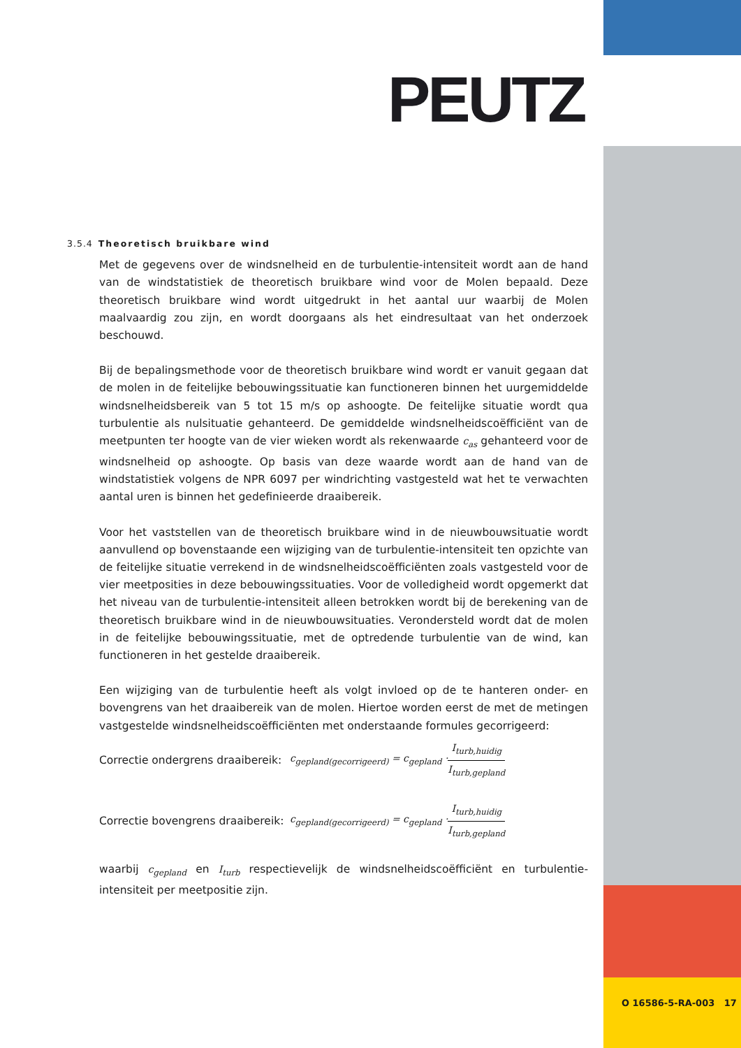PEUTZ
3.5.4 Theoretisch bruikbare wind
Met de gegevens over de windsnelheid en de turbulentie-intensiteit wordt aan de hand van de windstatistiek de theoretisch bruikbare wind voor de Molen bepaald. Deze theoretisch bruikbare wind wordt uitgedrukt in het aantal uur waarbij de Molen maalvaardig zou zijn, en wordt doorgaans als het eindresultaat van het onderzoek beschouwd.
Bij de bepalingsmethode voor de theoretisch bruikbare wind wordt er vanuit gegaan dat de molen in de feitelijke bebouwingssituatie kan functioneren binnen het uurgemiddelde windsnelheidsbereik van 5 tot 15 m/s op ashoogte. De feitelijke situatie wordt qua turbulentie als nulsituatie gehanteerd. De gemiddelde windsnelheidscoëfficiënt van de meetpunten ter hoogte van de vier wieken wordt als rekenwaarde c<sub>as</sub> gehanteerd voor de windsnelheid op ashoogte. Op basis van deze waarde wordt aan de hand van de windstatistiek volgens de NPR 6097 per windrichting vastgesteld wat het te verwachten aantal uren is binnen het gedefinieerde draaibereik.
Voor het vaststellen van de theoretisch bruikbare wind in de nieuwbouwsituatie wordt aanvullend op bovenstaande een wijziging van de turbulentie-intensiteit ten opzichte van de feitelijke situatie verrekend in de windsnelheidscoëfficiënten zoals vastgesteld voor de vier meetposities in deze bebouwingssituaties. Voor de volledigheid wordt opgemerkt dat het niveau van de turbulentie-intensiteit alleen betrokken wordt bij de berekening van de theoretisch bruikbare wind in de nieuwbouwsituaties. Verondersteld wordt dat de molen in de feitelijke bebouwingssituatie, met de optredende turbulentie van de wind, kan functioneren in het gestelde draaibereik.
Een wijziging van de turbulentie heeft als volgt invloed op de te hanteren onder- en bovengrens van het draaibereik van de molen. Hiertoe worden eerst de met de metingen vastgestelde windsnelheidscoëfficiënten met onderstaande formules gecorrigeerd:
Correctie ondergrens draaibereik: c<sub>gepland(gecorrigeerd)</sub> = c<sub>gepland</sub> · I<sub>turb,huidig</sub> I<sub>turb,gepland</sub>
Correctie bovengrens draaibereik: c<sub>gepland(gecorrigeerd)</sub> = c<sub>gepland</sub> · I<sub>turb,huidig</sub> I<sub>turb,gepland</sub>
waarbij c<sub>gepland</sub> en I<sub>turb</sub> respectievelijk de windsnelheidscoëfficiënt en turbulentie-intensiteit per meetpositie zijn.
O 16586-5-RA-003 17